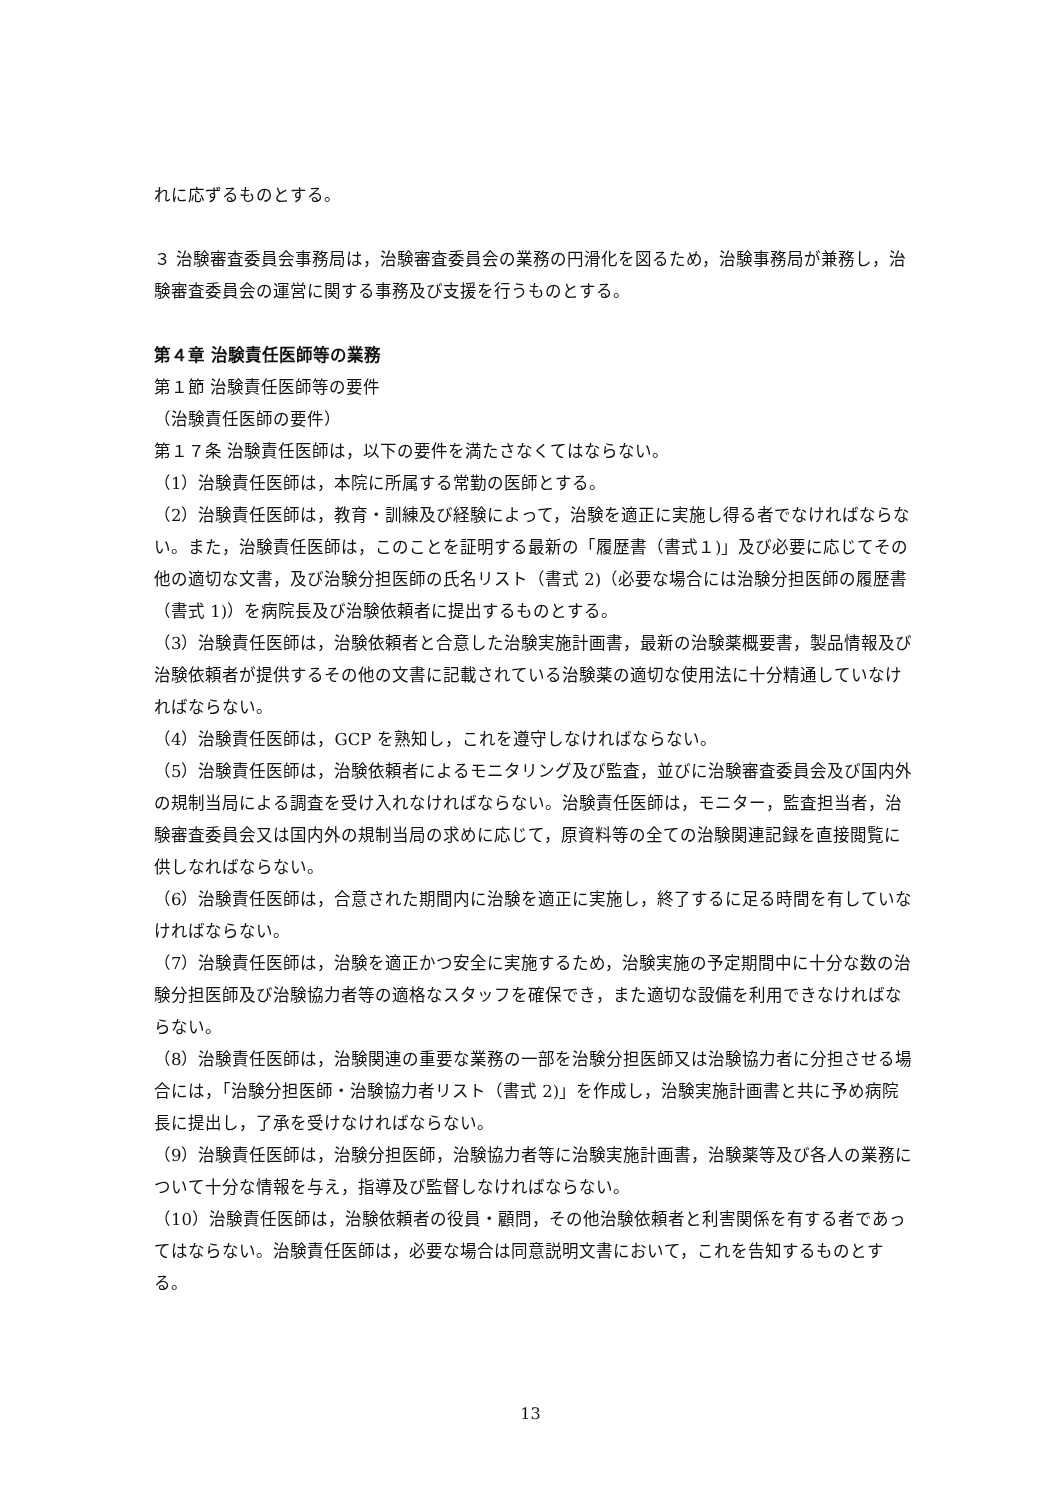れに応ずるものとする。
３ 治験審査委員会事務局は，治験審査委員会の業務の円滑化を図るため，治験事務局が兼務し，治験審査委員会の運営に関する事務及び支援を行うものとする。
第４章 治験責任医師等の業務
第１節 治験責任医師等の要件
（治験責任医師の要件）
第１７条 治験責任医師は，以下の要件を満たさなくてはならない。
（1）治験責任医師は，本院に所属する常勤の医師とする。
（2）治験責任医師は，教育・訓練及び経験によって，治験を適正に実施し得る者でなければならない。また，治験責任医師は，このことを証明する最新の「履歴書（書式１)」及び必要に応じてその他の適切な文書，及び治験分担医師の氏名リスト（書式 2)（必要な場合には治験分担医師の履歴書（書式 1)）を病院長及び治験依頼者に提出するものとする。
（3）治験責任医師は，治験依頼者と合意した治験実施計画書，最新の治験薬概要書，製品情報及び治験依頼者が提供するその他の文書に記載されている治験薬の適切な使用法に十分精通していなければならない。
（4）治験責任医師は，GCP を熟知し，これを遵守しなければならない。
（5）治験責任医師は，治験依頼者によるモニタリング及び監査，並びに治験審査委員会及び国内外の規制当局による調査を受け入れなければならない。治験責任医師は，モニター，監査担当者，治験審査委員会又は国内外の規制当局の求めに応じて，原資料等の全ての治験関連記録を直接閲覧に供しなればならない。
（6）治験責任医師は，合意された期間内に治験を適正に実施し，終了するに足る時間を有していなければならない。
（7）治験責任医師は，治験を適正かつ安全に実施するため，治験実施の予定期間中に十分な数の治験分担医師及び治験協力者等の適格なスタッフを確保でき，また適切な設備を利用できなければならない。
（8）治験責任医師は，治験関連の重要な業務の一部を治験分担医師又は治験協力者に分担させる場合には，「治験分担医師・治験協力者リスト（書式 2)」を作成し，治験実施計画書と共に予め病院長に提出し，了承を受けなければならない。
（9）治験責任医師は，治験分担医師，治験協力者等に治験実施計画書，治験薬等及び各人の業務について十分な情報を与え，指導及び監督しなければならない。
（10）治験責任医師は，治験依頼者の役員・顧問，その他治験依頼者と利害関係を有する者であってはならない。治験責任医師は，必要な場合は同意説明文書において，これを告知するものとする。
13